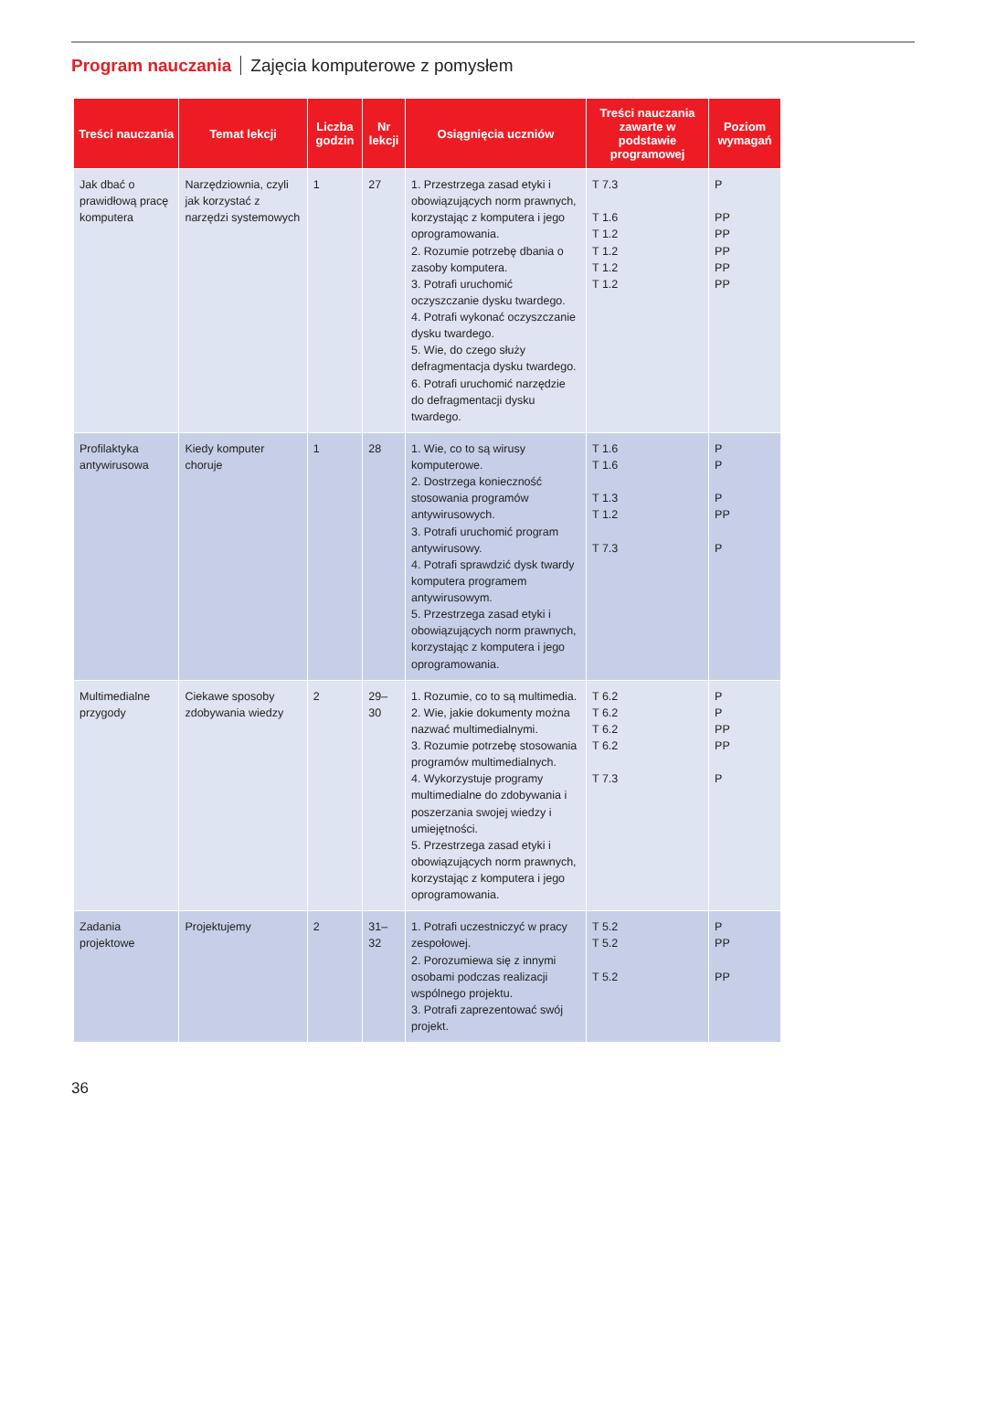Program nauczania Zajęcia komputerowe z pomysłem
| Treści nauczania | Temat lekcji | Liczba godzin | Nr lekcji | Osiągnięcia uczniów | Treści nauczania zawarte w podstawie programowej | Poziom wymagań |
| --- | --- | --- | --- | --- | --- | --- |
| Jak dbać o prawidłową pracę komputera | Narzędziownia, czyli jak korzystać z narzędzi systemowych | 1 | 27 | 1. Przestrzega zasad etyki i obowiązujących norm prawnych, korzystając z komputera i jego oprogramowania. 2. Rozumie potrzebę dbania o zasoby komputera. 3. Potrafi uruchomić oczyszczanie dysku twardego. 4. Potrafi wykonać oczyszczanie dysku twardego. 5. Wie, do czego służy defragmentacja dysku twardego. 6. Potrafi uruchomić narzędzie do defragmentacji dysku twardego. | T 7.3 T 1.6 T 1.2 T 1.2 T 1.2 T 1.2 | P PP PP PP PP PP |
| Profilaktyka antywirusowa | Kiedy komputer choruje | 1 | 28 | 1. Wie, co to są wirusy komputerowe. 2. Dostrzega konieczność stosowania programów antywirusowych. 3. Potrafi uruchomić program antywirusowy. 4. Potrafi sprawdzić dysk twardy komputera programem antywirusowym. 5. Przestrzega zasad etyki i obowiązujących norm prawnych, korzystając z komputera i jego oprogramowania. | T 1.6 T 1.6 T 1.3 T 1.2 T 7.3 | P P P PP P |
| Multimedialne przygody | Ciekawe sposoby zdobywania wiedzy | 2 | 29–30 | 1. Rozumie, co to są multimedia. 2. Wie, jakie dokumenty można nazwać multimedialnymi. 3. Rozumie potrzebę stosowania programów multimedialnych. 4. Wykorzystuje programy multimedialne do zdobywania i poszerzania swojej wiedzy i umiejętności. 5. Przestrzega zasad etyki i obowiązujących norm prawnych, korzystając z komputera i jego oprogramowania. | T 6.2 T 6.2 T 6.2 T 6.2 T 7.3 | P P PP PP P |
| Zadania projektowe | Projektujemy | 2 | 31–32 | 1. Potrafi uczestniczyć w pracy zespołowej. 2. Porozumiewa się z innymi osobami podczas realizacji wspólnego projektu. 3. Potrafi zaprezentować swój projekt. | T 5.2 T 5.2 T 5.2 | P PP PP |
36